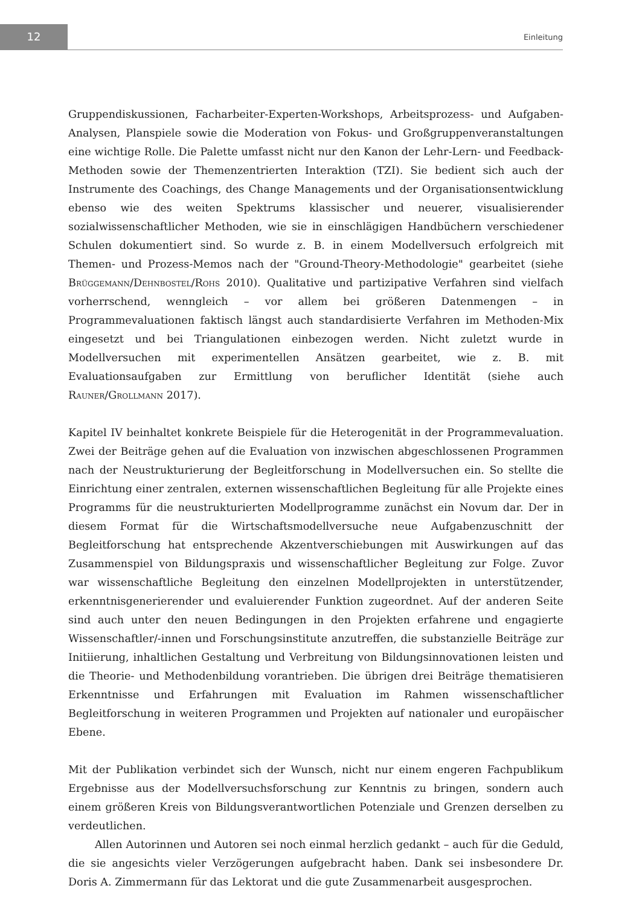12
Einleitung
Gruppendiskussionen, Facharbeiter-Experten-Workshops, Arbeitsprozess- und Aufgaben-Analysen, Planspiele sowie die Moderation von Fokus- und Großgruppenveranstaltungen eine wichtige Rolle. Die Palette umfasst nicht nur den Kanon der Lehr-Lern- und Feedback-Methoden sowie der Themenzentrierten Interaktion (TZI). Sie bedient sich auch der Instrumente des Coachings, des Change Managements und der Organisationsentwicklung ebenso wie des weiten Spektrums klassischer und neuerer, visualisierender sozialwissenschaftlicher Methoden, wie sie in einschlägigen Handbüchern verschiedener Schulen dokumentiert sind. So wurde z. B. in einem Modellversuch erfolgreich mit Themen- und Prozess-Memos nach der "Ground-Theory-Methodologie" gearbeitet (siehe Brüggemann/Dehnbostel/Rohs 2010). Qualitative und partizipative Verfahren sind vielfach vorherrschend, wenngleich – vor allem bei größeren Datenmengen – in Programmevaluationen faktisch längst auch standardisierte Verfahren im Methoden-Mix eingesetzt und bei Triangulationen einbezogen werden. Nicht zuletzt wurde in Modellversuchen mit experimentellen Ansätzen gearbeitet, wie z. B. mit Evaluationsaufgaben zur Ermittlung von beruflicher Identität (siehe auch Rauner/Grollmann 2017).
Kapitel IV beinhaltet konkrete Beispiele für die Heterogenität in der Programmevaluation. Zwei der Beiträge gehen auf die Evaluation von inzwischen abgeschlossenen Programmen nach der Neustrukturierung der Begleitforschung in Modellversuchen ein. So stellte die Einrichtung einer zentralen, externen wissenschaftlichen Begleitung für alle Projekte eines Programms für die neustrukturierten Modellprogramme zunächst ein Novum dar. Der in diesem Format für die Wirtschaftsmodellversuche neue Aufgabenzuschnitt der Begleitforschung hat entsprechende Akzentverschiebungen mit Auswirkungen auf das Zusammenspiel von Bildungspraxis und wissenschaftlicher Begleitung zur Folge. Zuvor war wissenschaftliche Begleitung den einzelnen Modellprojekten in unterstützender, erkenntnisgenerierender und evaluierender Funktion zugeordnet. Auf der anderen Seite sind auch unter den neuen Bedingungen in den Projekten erfahrene und engagierte Wissenschaftler/-innen und Forschungsinstitute anzutreffen, die substanzielle Beiträge zur Initiierung, inhaltlichen Gestaltung und Verbreitung von Bildungsinnovationen leisten und die Theorie- und Methodenbildung vorantrieben. Die übrigen drei Beiträge thematisieren Erkenntnisse und Erfahrungen mit Evaluation im Rahmen wissenschaftlicher Begleitforschung in weiteren Programmen und Projekten auf nationaler und europäischer Ebene.
Mit der Publikation verbindet sich der Wunsch, nicht nur einem engeren Fachpublikum Ergebnisse aus der Modellversuchsforschung zur Kenntnis zu bringen, sondern auch einem größeren Kreis von Bildungsverantwortlichen Potenziale und Grenzen derselben zu verdeutlichen.
Allen Autorinnen und Autoren sei noch einmal herzlich gedankt – auch für die Geduld, die sie angesichts vieler Verzögerungen aufgebracht haben. Dank sei insbesondere Dr. Doris A. Zimmermann für das Lektorat und die gute Zusammenarbeit ausgesprochen.